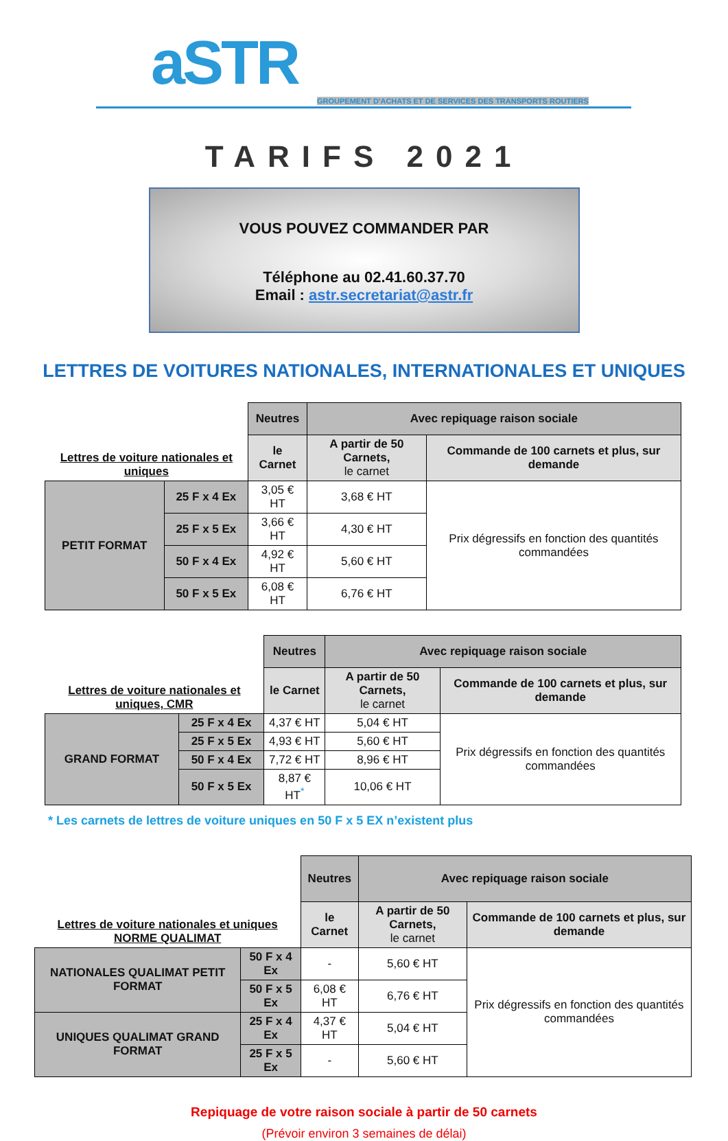aSTR GROUPEMENT D'ACHATS ET DE SERVICES DES TRANSPORTS ROUTIERS
TARIFS 2021
VOUS POUVEZ COMMANDER PAR
Téléphone au 02.41.60.37.70
Email : astr.secretariat@astr.fr
LETTRES DE VOITURES NATIONALES, INTERNATIONALES ET UNIQUES
| Lettres de voiture nationales et uniques | | Neutres | Avec repiquage raison sociale | |
| | | le Carnet | A partir de 50 Carnets, le carnet | Commande de 100 carnets et plus, sur demande |
| PETIT FORMAT | 25 F x 4 Ex | 3,05 € HT | 3,68 € HT | Prix dégressifs en fonction des quantités commandées |
| | 25 F x 5 Ex | 3,66 € HT | 4,30 € HT | |
| | 50 F x 4 Ex | 4,92 € HT | 5,60 € HT | |
| | 50 F x 5 Ex | 6,08 € HT | 6,76 € HT | |
| Lettres de voiture nationales et uniques, CMR | | Neutres | Avec repiquage raison sociale | |
| | | le Carnet | A partir de 50 Carnets, le carnet | Commande de 100 carnets et plus, sur demande |
| GRAND FORMAT | 25 F x 4 Ex | 4,37 € HT | 5,04 € HT | Prix dégressifs en fonction des quantités commandées |
| | 25 F x 5 Ex | 4,93 € HT | 5,60 € HT | |
| | 50 F x 4 Ex | 7,72 € HT | 8,96 € HT | |
| | 50 F x 5 Ex | 8,87 € HT<sup>*</sup> | 10,06 € HT | |
* Les carnets de lettres de voiture uniques en 50 F x 5 EX n’existent plus
| Lettres de voiture nationales et uniques NORME QUALIMAT | | Neutres | Avec repiquage raison sociale | |
| | | le Carnet | A partir de 50 Carnets, le carnet | Commande de 100 carnets et plus, sur demande |
| NATIONALES QUALIMAT PETIT FORMAT | 50 F x 4 Ex | - | 5,60 € HT | Prix dégressifs en fonction des quantités commandées |
| | 50 F x 5 Ex | 6,08 € HT | 6,76 € HT | |
| UNIQUES QUALIMAT GRAND FORMAT | 25 F x 4 Ex | 4,37 € HT | 5,04 € HT | |
| | 25 F x 5 Ex | - | 5,60 € HT | |
Repiquage de votre raison sociale à partir de 50 carnets
(Prévoir environ 3 semaines de délai)